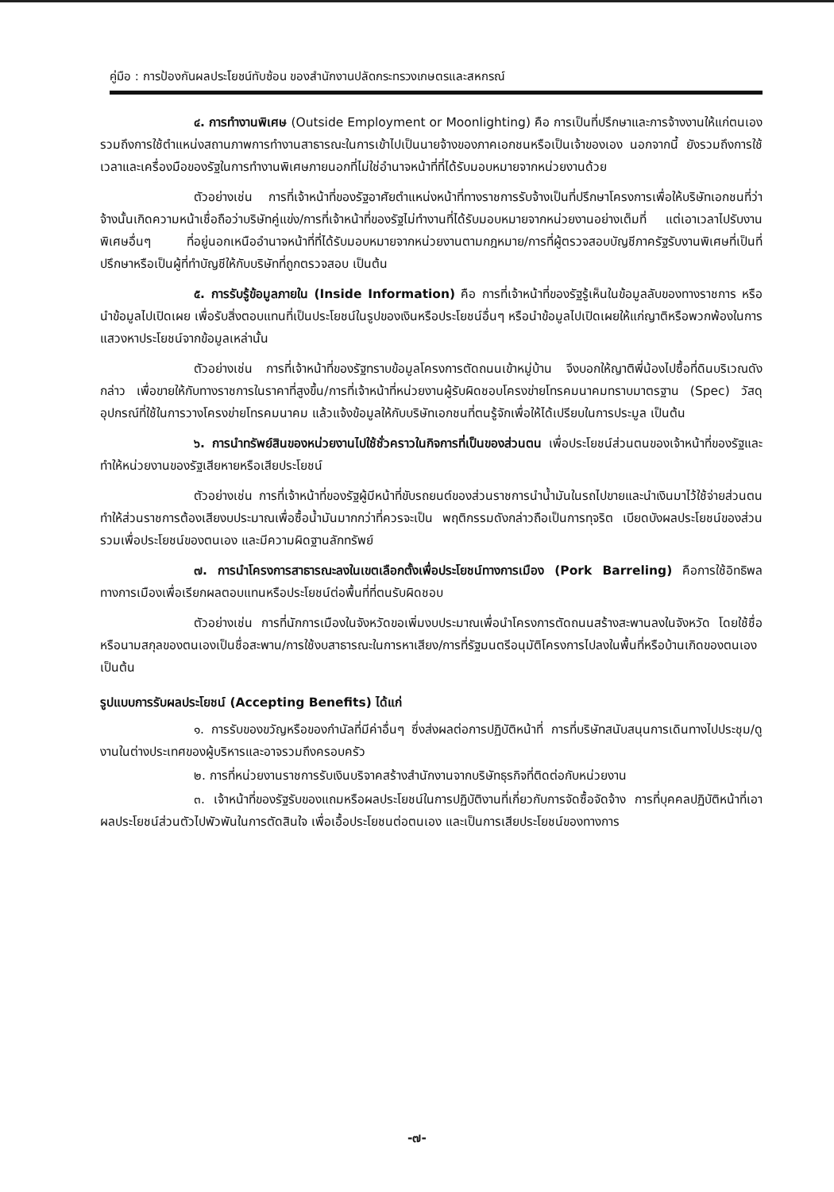คู่มือ : การป้องกันผลประโยชน์ทับซ้อน ของสำนักงานปลัดกระทรวงเกษตรและสหกรณ์
๔. การทำงานพิเศษ (Outside Employment or Moonlighting) คือ การเป็นที่ปรึกษาและการจ้างงานให้แก่ตนเอง รวมถึงการใช้ตำแหน่งสถานภาพการทำงานสาธารณะในการเข้าไปเป็นนายจ้างของภาคเอกชนหรือเป็นเจ้าของเอง นอกจากนี้ ยังรวมถึงการใช้เวลาและเครื่องมือของรัฐในการทำงานพิเศษภายนอกที่ไม่ใช่อำนาจหน้าที่ที่ได้รับมอบหมายจากหน่วยงานด้วย
ตัวอย่างเช่น การที่เจ้าหน้าที่ของรัฐอาศัยตำแหน่งหน้าที่ทางราชการรับจ้างเป็นที่ปรึกษาโครงการเพื่อให้บริษัทเอกชนที่ว่าจ้างนั้นเกิดความหน้าเชื่อถือว่าบริษัทคู่แข่ง/การที่เจ้าหน้าที่ของรัฐไม่ทำงานที่ได้รับมอบหมายจากหน่วยงานอย่างเต็มที่ แต่เอาเวลาไปรับงานพิเศษอื่นๆ ที่อยู่นอกเหนืออำนาจหน้าที่ที่ได้รับมอบหมายจากหน่วยงานตามกฎหมาย/การที่ผู้ตรวจสอบบัญชีภาครัฐรับงานพิเศษที่เป็นที่ปรึกษาหรือเป็นผู้ที่ทำบัญชีให้กับบริษัทที่ถูกตรวจสอบ เป็นต้น
๕. การรับรู้ข้อมูลภายใน (Inside Information) คือ การที่เจ้าหน้าที่ของรัฐรู้เห็นในข้อมูลลับของทางราชการ หรือนำข้อมูลไปเปิดเผย เพื่อรับสิ่งตอบแทนที่เป็นประโยชน์ในรูปของเงินหรือประโยชน์อื่นๆ หรือนำข้อมูลไปเปิดเผยให้แก่ญาติหรือพวกพ้องในการแสวงหาประโยชน์จากข้อมูลเหล่านั้น
ตัวอย่างเช่น การที่เจ้าหน้าที่ของรัฐทราบข้อมูลโครงการตัดถนนเข้าหมู่บ้าน จึงบอกให้ญาติพี่น้องไปซื้อที่ดินบริเวณดังกล่าว เพื่อขายให้กับทางราชการในราคาที่สูงขึ้น/การที่เจ้าหน้าที่หน่วยงานผู้รับผิดชอบโครงข่ายโทรคมนาคมทราบมาตรฐาน (Spec) วัสดุอุปกรณ์ที่ใช้ในการวางโครงข่ายโทรคมนาคม แล้วแจ้งข้อมูลให้กับบริษัทเอกชนที่ตนรู้จักเพื่อให้ได้เปรียบในการประมูล เป็นต้น
๖. การนำทรัพย์สินของหน่วยงานไปใช้ชั่วคราวในกิจการที่เป็นของส่วนตน เพื่อประโยชน์ส่วนตนของเจ้าหน้าที่ของรัฐและทำให้หน่วยงานของรัฐเสียหายหรือเสียประโยชน์
ตัวอย่างเช่น การที่เจ้าหน้าที่ของรัฐผู้มีหน้าที่ขับรถยนต์ของส่วนราชการนำน้ำมันในรถไปขายและนำเงินมาไว้ใช้จ่ายส่วนตน ทำให้ส่วนราชการต้องเสียงบประมาณเพื่อซื้อน้ำมันมากกว่าที่ควรจะเป็น พฤติกรรมดังกล่าวถือเป็นการทุจริต เบียดบังผลประโยชน์ของส่วนรวมเพื่อประโยชน์ของตนเอง และมีความผิดฐานลักทรัพย์
๗. การนำโครงการสาธารณะลงในเขตเลือกตั้งเพื่อประโยชน์ทางการเมือง (Pork Barreling) คือการใช้อิทธิพลทางการเมืองเพื่อเรียกผลตอบแทนหรือประโยชน์ต่อพื้นที่ที่ตนรับผิดชอบ
ตัวอย่างเช่น การที่นักการเมืองในจังหวัดขอเพิ่มงบประมาณเพื่อนำโครงการตัดถนนสร้างสะพานลงในจังหวัด โดยใช้ชื่อหรือนามสกุลของตนเองเป็นชื่อสะพาน/การใช้งบสาธารณะในการหาเสียง/การที่รัฐมนตรีอนุมัติโครงการไปลงในพื้นที่หรือบ้านเกิดของตนเอง เป็นต้น
รูปแบบการรับผลประโยชน์ (Accepting Benefits) ได้แก่
๑. การรับของขวัญหรือของกำนัลที่มีค่าอื่นๆ ซึ่งส่งผลต่อการปฏิบัติหน้าที่ การที่บริษัทสนับสนุนการเดินทางไปประชุม/ดูงานในต่างประเทศของผู้บริหารและอาจรวมถึงครอบครัว
๒. การที่หน่วยงานราชการรับเงินบริจาคสร้างสำนักงานจากบริษัทธุรกิจที่ติดต่อกับหน่วยงาน
๓. เจ้าหน้าที่ของรัฐรับของแถมหรือผลประโยชน์ในการปฏิบัติงานที่เกี่ยวกับการจัดซื้อจัดจ้าง การที่บุคคลปฏิบัติหน้าที่เอาผลประโยชน์ส่วนตัวไปพัวพันในการตัดสินใจ เพื่อเอื้อประโยชนต่อตนเอง และเป็นการเสียประโยชน์ของทางการ
-๗-